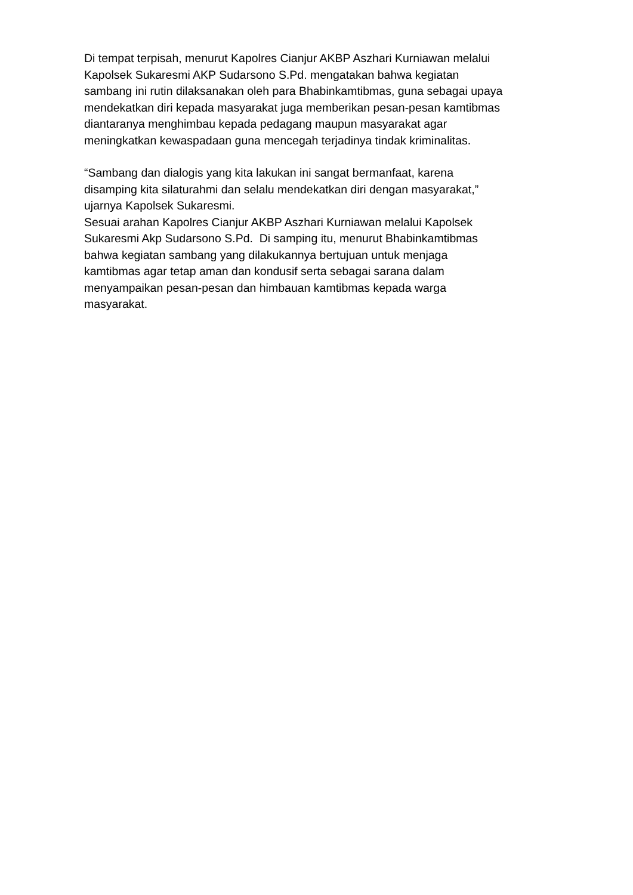Di tempat terpisah, menurut Kapolres Cianjur AKBP Aszhari Kurniawan melalui
Kapolsek Sukaresmi AKP Sudarsono S.Pd. mengatakan bahwa kegiatan
sambang ini rutin dilaksanakan oleh para Bhabinkamtibmas, guna sebagai upaya
mendekatkan diri kepada masyarakat juga memberikan pesan-pesan kamtibmas
diantaranya menghimbau kepada pedagang maupun masyarakat agar
meningkatkan kewaspadaan guna mencegah terjadinya tindak kriminalitas.
“Sambang dan dialogis yang kita lakukan ini sangat bermanfaat, karena
disamping kita silaturahmi dan selalu mendekatkan diri dengan masyarakat,”
ujarnya Kapolsek Sukaresmi.
Sesuai arahan Kapolres Cianjur AKBP Aszhari Kurniawan melalui Kapolsek
Sukaresmi Akp Sudarsono S.Pd. Di samping itu, menurut Bhabinkamtibmas
bahwa kegiatan sambang yang dilakukannya bertujuan untuk menjaga
kamtibmas agar tetap aman dan kondusif serta sebagai sarana dalam
menyampaikan pesan-pesan dan himbauan kamtibmas kepada warga
masyarakat.